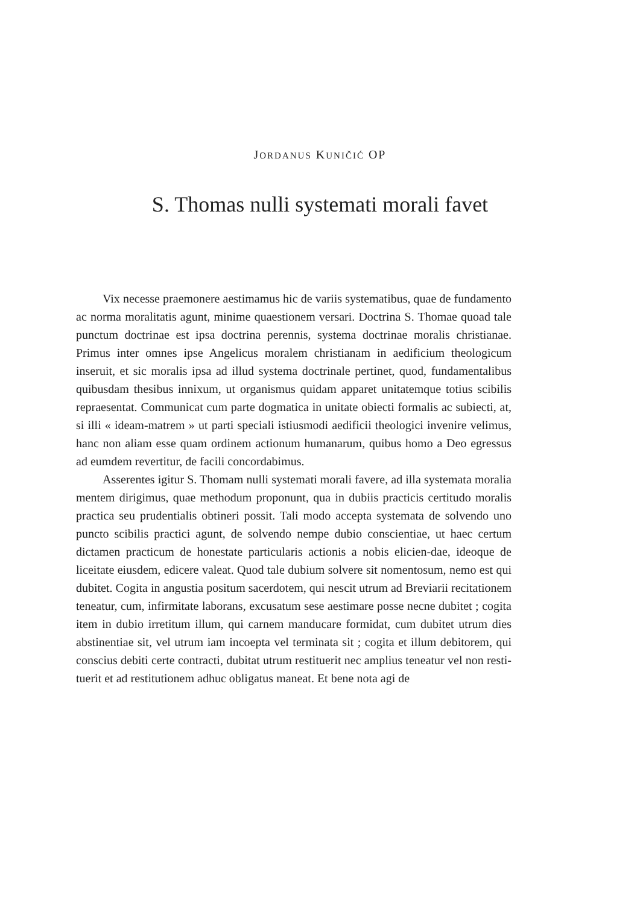JORDANUS KUNIČIĆ OP
S. Thomas nulli systemati morali favet
Vix necesse praemonere aestimamus hic de variis systematibus, quae de fundamento ac norma moralitatis agunt, minime quaestionem versari. Doctrina S. Thomae quoad tale punctum doctrinae est ipsa doctrina perennis, systema doctrinae moralis christianae. Primus inter omnes ipse Angelicus moralem christianam in aedificium theologicum inseruit, et sic moralis ipsa ad illud systema doctrinale pertinet, quod, fundamentalibus quibusdam thesibus innixum, ut organismus quidam apparet unitatemque totius scibilis repraesentat. Communicat cum parte dogmatica in unitate obiecti formalis ac subiecti, at, si illi « ideam-matrem » ut parti speciali istiusmodi aedificii theologici invenire velimus, hanc non aliam esse quam ordinem actionum humanarum, quibus homo a Deo egressus ad eumdem revertitur, de facili concordabimus.
Asserentes igitur S. Thomam nulli systemati morali favere, ad illa systemata moralia mentem dirigimus, quae methodum proponunt, qua in dubiis practicis certitudo moralis practica seu prudentialis obtineri possit. Tali modo accepta systemata de solvendo uno puncto scibilis practici agunt, de solvendo nempe dubio conscientiae, ut haec certum dictamen practicum de honestate particularis actionis a nobis elicien-dae, ideoque de liceitate eiusdem, edicere valeat. Quod tale dubium solvere sit nomentosum, nemo est qui dubitet. Cogita in angustia positum sacerdotem, qui nescit utrum ad Breviarii recitationem teneatur, cum, infirmitate laborans, excusatum sese aestimare posse necne dubitet ; cogita item in dubio irretitum illum, qui carnem manducare formidat, cum dubitet utrum dies abstinentiae sit, vel utrum iam incoepta vel terminata sit ; cogita et illum debitorem, qui conscius debiti certe contracti, dubitat utrum restituerit nec amplius teneatur vel non resti-tuerit et ad restitutionem adhuc obligatus maneat. Et bene nota agi de